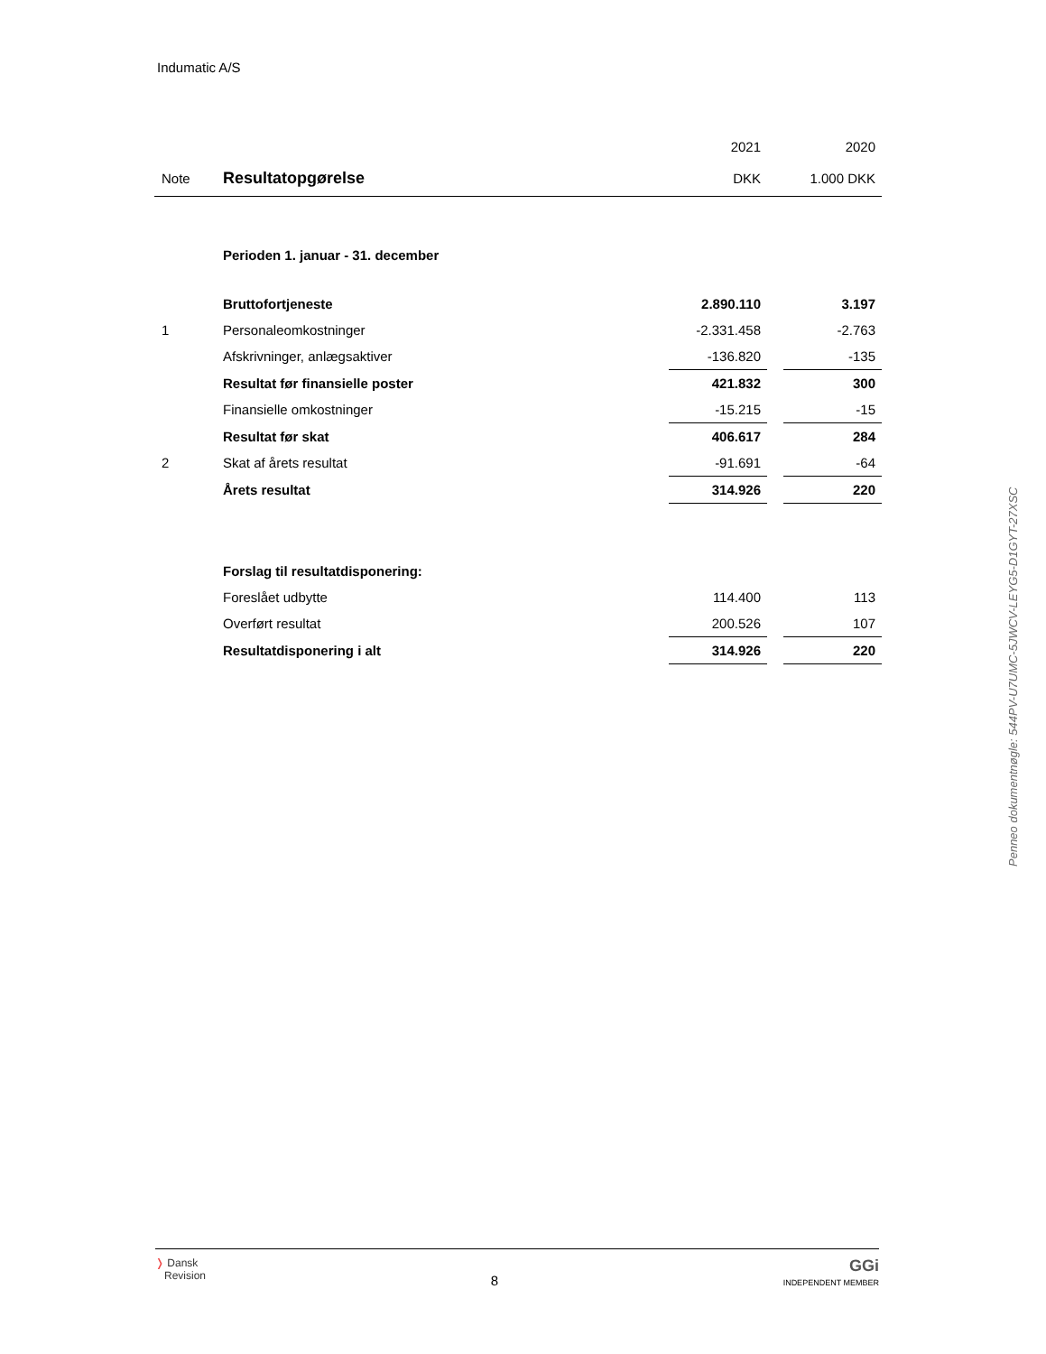Indumatic A/S
| | | 2021 | | 2020 |
| Note | Resultatopgørelse | DKK | | 1.000 DKK |
| | Perioden 1. januar - 31. december | | | |
| | Bruttofortjeneste | 2.890.110 | | 3.197 |
| 1 | Personaleomkostninger | -2.331.458 | | -2.763 |
| | Afskrivninger, anlægsaktiver | -136.820 | | -135 |
| | Resultat før finansielle poster | 421.832 | | 300 |
| | Finansielle omkostninger | -15.215 | | -15 |
| | Resultat før skat | 406.617 | | 284 |
| 2 | Skat af årets resultat | -91.691 | | -64 |
| | Årets resultat | 314.926 | | 220 |
| | Forslag til resultatdisponering: | | | |
| | Foreslået udbytte | 114.400 | | 113 |
| | Overført resultat | 200.526 | | 107 |
| | Resultatdisponering i alt | 314.926 | | 220 |
Penneo dokumentnøgle: 544PV-U7UMC-5JWCV-LEYG5-D1GYT-27XSC
❭ Dansk
Revision
8
GGi
INDEPENDENT MEMBER